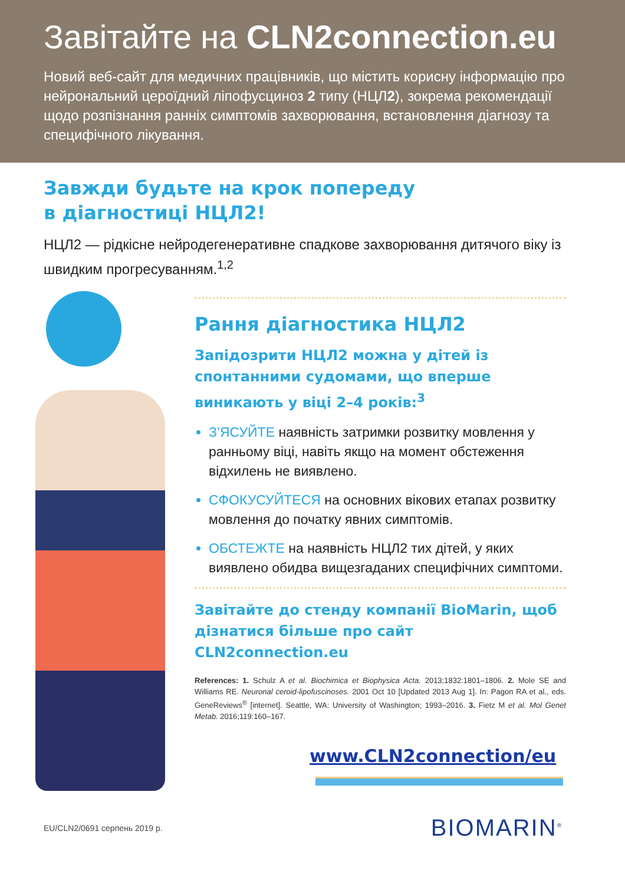Завітайте на CLN2connection.eu
Новий веб-сайт для медичних працівників, що містить корисну інформацію про нейрональний цероїдний ліпофусциноз 2 типу (НЦЛ2), зокрема рекомендації щодо розпізнання ранніх симптомів захворювання, встановлення діагнозу та специфічного лікування.
Завжди будьте на крок попереду
в діагностиці НЦЛ2!
НЦЛ2 — рідкісне нейродегенеративне спадкове захворювання дитячого віку із швидким прогресуванням.<sup>1,2</sup>
Рання діагностика НЦЛ2
Запідозрити НЦЛ2 можна у дітей із спонтанними судомами, що вперше виникають у віці 2–4 років:<sup>3</sup>
З’ЯСУЙТЕ наявність затримки розвитку мовлення у ранньому віці, навіть якщо на момент обстеження відхилень не виявлено.
СФОКУСУЙТЕСЯ на основних вікових етапах розвитку мовлення до початку явних симптомів.
ОБСТЕЖТЕ на наявність НЦЛ2 тих дітей, у яких виявлено обидва вищезгаданих специфічних симптоми.
Завітайте до стенду компанії BioMarin, щоб дізнатися більше про сайт CLN2connection.eu
References: 1. Schulz A et al. Biochimica et Biophysica Acta. 2013;1832:1801–1806. 2. Mole SE and Williams RE. Neuronal ceroid-lipofuscinoses. 2001 Oct 10 [Updated 2013 Aug 1]. In: Pagon RA et al., eds. GeneReviews<sup>®</sup> [internet]. Seattle, WA: University of Washington; 1993–2016. 3. Fietz M et al. Mol Genet Metab. 2016;119:160–167.
www.CLN2connection/eu
EU/CLN2/0691 серпень 2019 р. BIOMARIN<sup>®</sup>